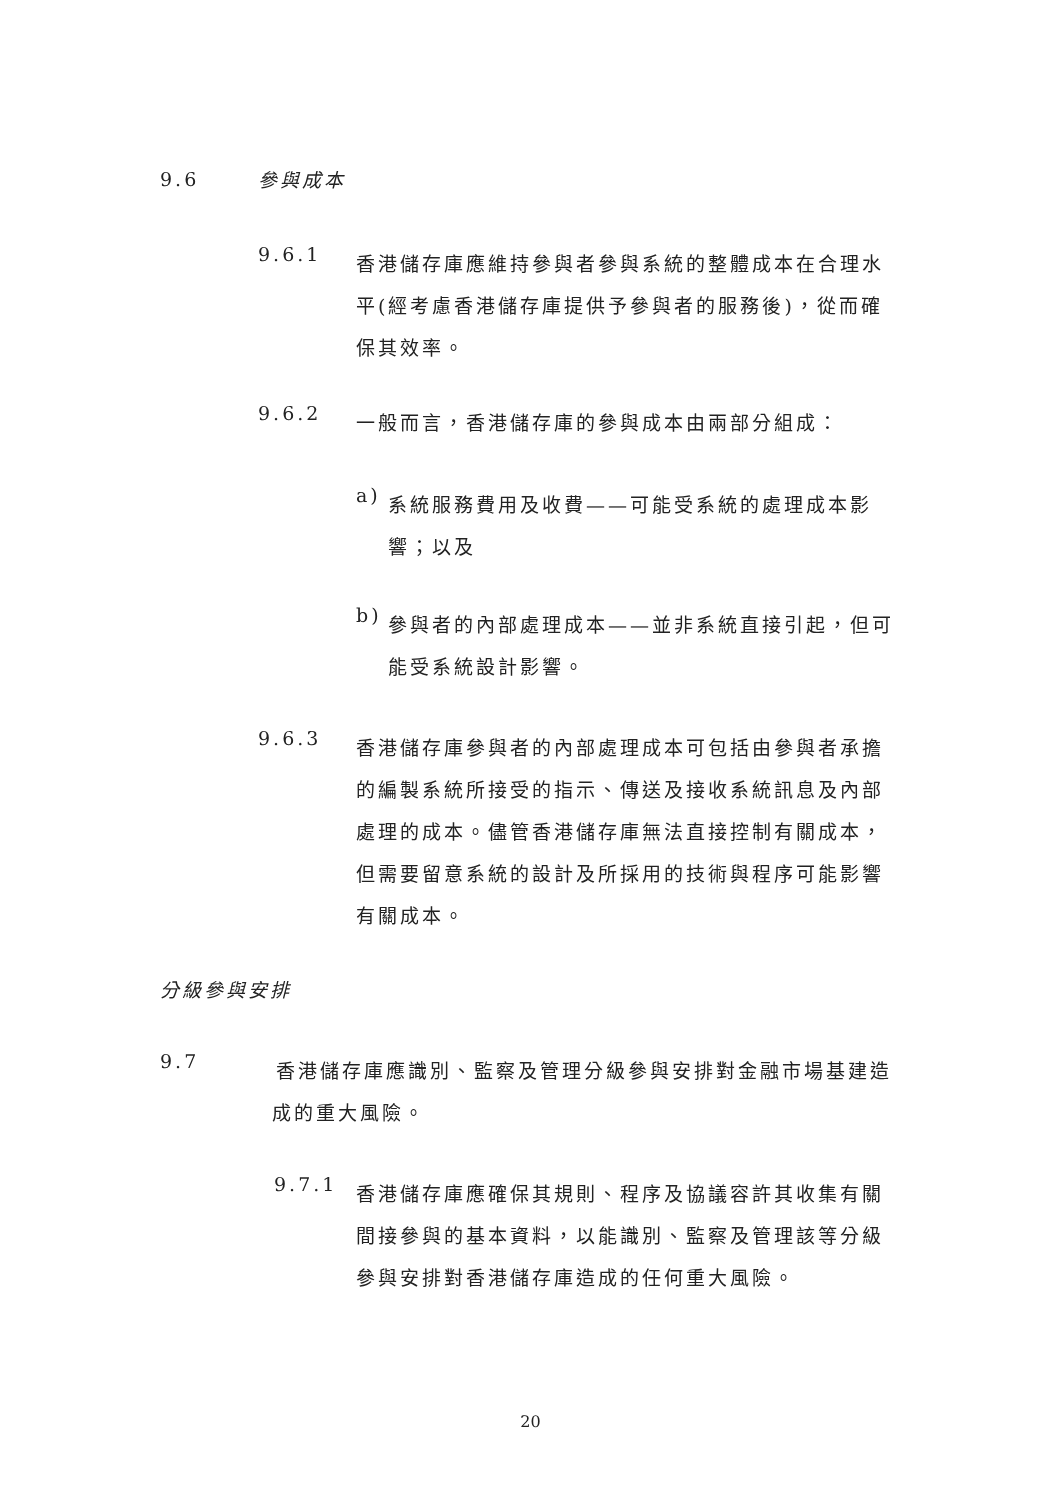9.6 參與成本
9.6.1
香港儲存庫應維持參與者參與系統的整體成本在合理水平(經考慮香港儲存庫提供予參與者的服務後)，從而確保其效率。
9.6.2
一般而言，香港儲存庫的參與成本由兩部分組成：
a)
系統服務費用及收費——可能受系統的處理成本影響；以及
b)
參與者的內部處理成本——並非系統直接引起，但可能受系統設計影響。
9.6.3
香港儲存庫參與者的內部處理成本可包括由參與者承擔的編製系統所接受的指示、傳送及接收系統訊息及內部處理的成本。儘管香港儲存庫無法直接控制有關成本，但需要留意系統的設計及所採用的技術與程序可能影響有關成本。
分級參與安排
9.7
香港儲存庫應識別、監察及管理分級參與安排對金融市場基建造成的重大風險。
9.7.1
香港儲存庫應確保其規則、程序及協議容許其收集有關間接參與的基本資料，以能識別、監察及管理該等分級參與安排對香港儲存庫造成的任何重大風險。
20